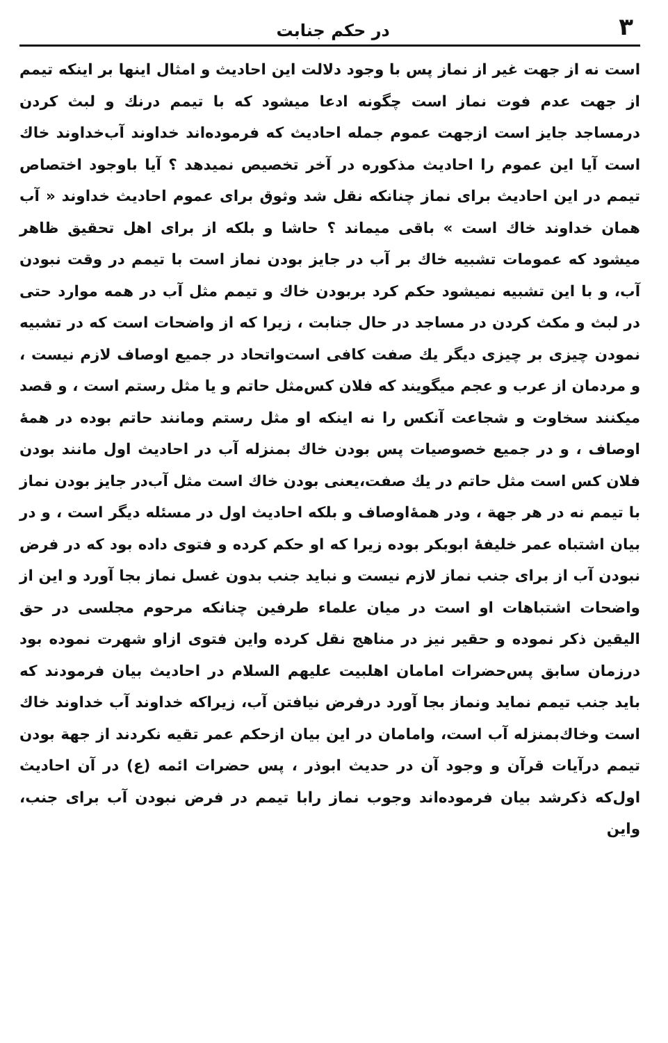۳ در حکم جنابت
است نه از جهت غیر از نماز پس با وجود دلالت این احادیث و امثال اینها بر اینکه تیمم از جهت عدم فوت نماز است چگونه ادعا میشود که با تیمم درنك و لبث کردن درمساجد جایز است ازجهت عموم جمله احادیث که فرموده‌اند خداوند آب‌خداوند خاك است آیا این عموم را احادیث مذکوره در آخر تخصیص نمیدهد ؟ آیا باوجود اختصاص تیمم در این احادیث برای نماز چنانکه نقل شد وثوق برای عموم احادیث خداوند « آب همان خداوند خاك است » باقی میماند ؟ حاشا و بلکه از برای اهل تحقیق ظاهر میشود که عمومات تشبیه خاك بر آب در جایز بودن نماز است با تیمم در وقت نبودن آب، و با این تشبیه نمیشود حکم کرد بربودن خاك و تیمم مثل آب در همه موارد حتی در لبث و مکث کردن در مساجد در حال جنابت ، زیرا که از واضحات است که در تشبیه نمودن چیزی بر چیزی دیگر یك صفت کافی است‌واتحاد در جمیع اوصاف لازم نیست ، و مردمان از عرب و عجم میگویند که فلان کس‌مثل حاتم و یا مثل رستم است ، و قصد میکنند سخاوت و شجاعت آنکس را نه اینکه او مثل رستم ومانند حاتم بوده در همهٔ اوصاف ، و در جمیع خصوصیات پس بودن خاك بمنزله آب در احادیث اول مانند بودن فلان کس است مثل حاتم در یك صفت،یعنی بودن خاك است مثل آب‌در جایز بودن نماز با تیمم نه در هر جهة ، ودر همهٔ‌اوصاف و بلکه احادیث اول در مسئله دیگر است ، و در بیان اشتباه عمر خلیفهٔ ابوبکر بوده زیرا که او حکم کرده و فتوی داده بود که در فرض نبودن آب از برای جنب نماز لازم نیست و نباید جنب بدون غسل نماز بجا آورد و این از واضحات اشتباهات او است در میان علماء طرفین چنانکه مرحوم مجلسی در حق الیقین ذکر نموده و حقیر نیز در مناهج نقل کرده واین فتوی ازاو شهرت نموده بود درزمان سابق پس‌حضرات امامان اهلبیت علیهم السلام در احادیث بیان فرمودند که باید جنب تیمم نماید ونماز بجا آورد درفرض نیافتن آب، زیراکه خداوند آب خداوند خاك است وخاك‌بمنزله آب است، وامامان در این بیان ازحکم عمر تقیه نکردند از جهة بودن تیمم درآیات قرآن و وجود آن در حدیث ابوذر ، پس حضرات ائمه (ع) در آن احادیث اول‌که ذکرشد بیان فرموده‌اند وجوب نماز رابا تیمم در فرض نبودن آب برای جنب، واین